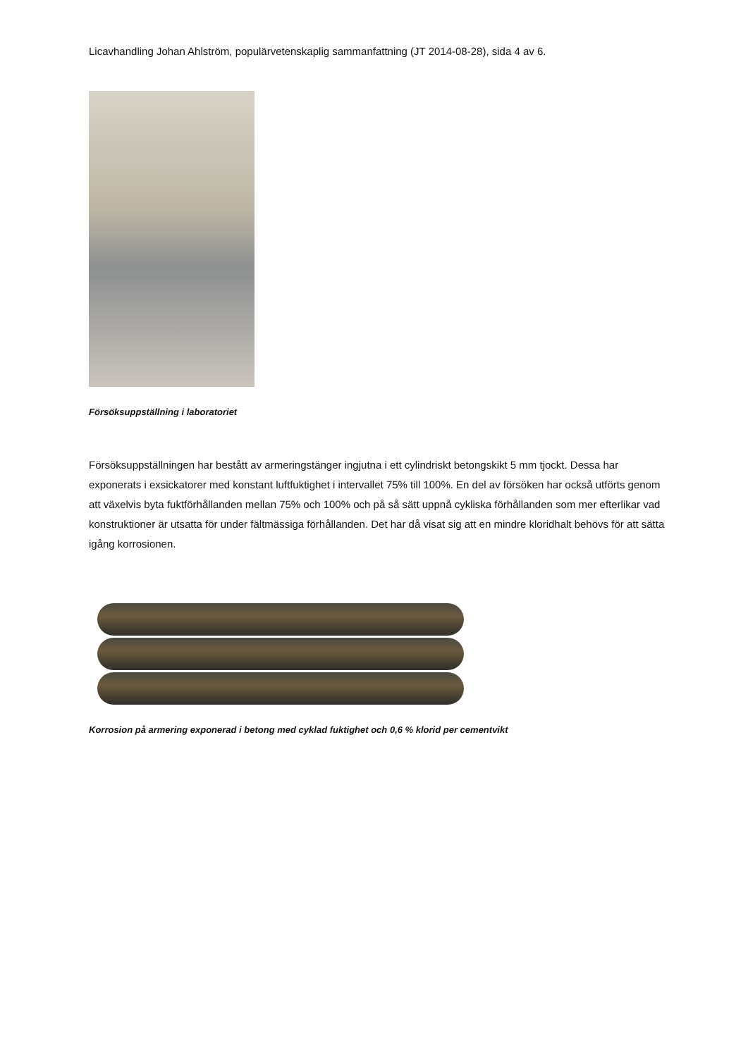Licavhandling Johan Ahlström, populärvetenskaplig sammanfattning (JT 2014-08-28), sida 4 av 6.
Försöksuppställning i laboratoriet
Försöksuppställningen har bestått av armeringstänger ingjutna i ett cylindriskt betongskikt 5 mm tjockt. Dessa har exponerats i exsickatorer med konstant luftfuktighet i intervallet 75% till 100%. En del av försöken har också utförts genom att växelvis byta fuktförhållanden mellan 75% och 100% och på så sätt uppnå cykliska förhållanden som mer efterlikar vad konstruktioner är utsatta för under fältmässiga förhållanden. Det har då visat sig att en mindre kloridhalt behövs för att sätta igång korrosionen.
Korrosion på armering exponerad i betong med cyklad fuktighet och 0,6 % klorid per cementvikt